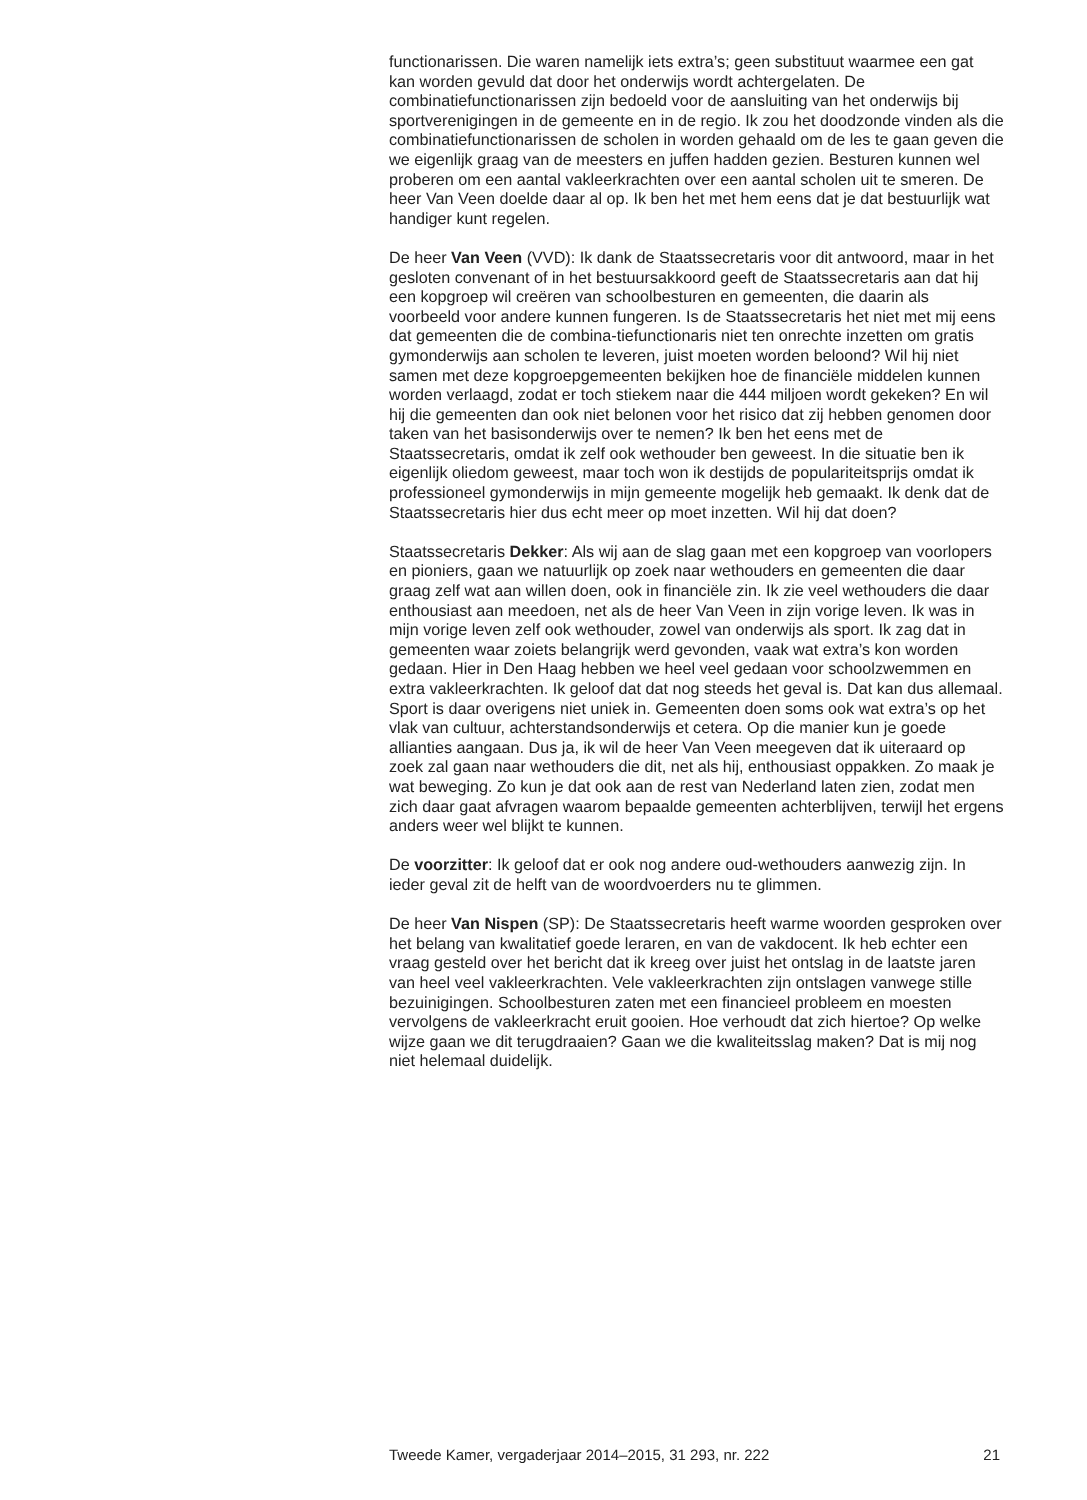functionarissen. Die waren namelijk iets extra’s; geen substituut waarmee een gat kan worden gevuld dat door het onderwijs wordt achtergelaten. De combinatiefunctionarissen zijn bedoeld voor de aansluiting van het onderwijs bij sportverenigingen in de gemeente en in de regio. Ik zou het doodzonde vinden als die combinatiefunctionarissen de scholen in worden gehaald om de les te gaan geven die we eigenlijk graag van de meesters en juffen hadden gezien. Besturen kunnen wel proberen om een aantal vakleerkrachten over een aantal scholen uit te smeren. De heer Van Veen doelde daar al op. Ik ben het met hem eens dat je dat bestuurlijk wat handiger kunt regelen.
De heer Van Veen (VVD): Ik dank de Staatssecretaris voor dit antwoord, maar in het gesloten convenant of in het bestuursakkoord geeft de Staatssecretaris aan dat hij een kopgroep wil creëren van schoolbesturen en gemeenten, die daarin als voorbeeld voor andere kunnen fungeren. Is de Staatssecretaris het niet met mij eens dat gemeenten die de combina-tiefunctionaris niet ten onrechte inzetten om gratis gymonderwijs aan scholen te leveren, juist moeten worden beloond? Wil hij niet samen met deze kopgroepgemeenten bekijken hoe de financiële middelen kunnen worden verlaagd, zodat er toch stiekem naar die 444 miljoen wordt gekeken? En wil hij die gemeenten dan ook niet belonen voor het risico dat zij hebben genomen door taken van het basisonderwijs over te nemen? Ik ben het eens met de Staatssecretaris, omdat ik zelf ook wethouder ben geweest. In die situatie ben ik eigenlijk oliedom geweest, maar toch won ik destijds de populariteitsprijs omdat ik professioneel gymonderwijs in mijn gemeente mogelijk heb gemaakt. Ik denk dat de Staatssecretaris hier dus echt meer op moet inzetten. Wil hij dat doen?
Staatssecretaris Dekker: Als wij aan de slag gaan met een kopgroep van voorlopers en pioniers, gaan we natuurlijk op zoek naar wethouders en gemeenten die daar graag zelf wat aan willen doen, ook in financiële zin. Ik zie veel wethouders die daar enthousiast aan meedoen, net als de heer Van Veen in zijn vorige leven. Ik was in mijn vorige leven zelf ook wethouder, zowel van onderwijs als sport. Ik zag dat in gemeenten waar zoiets belangrijk werd gevonden, vaak wat extra’s kon worden gedaan. Hier in Den Haag hebben we heel veel gedaan voor schoolzwemmen en extra vakleerkrachten. Ik geloof dat dat nog steeds het geval is. Dat kan dus allemaal. Sport is daar overigens niet uniek in. Gemeenten doen soms ook wat extra’s op het vlak van cultuur, achterstandsonderwijs et cetera. Op die manier kun je goede allianties aangaan. Dus ja, ik wil de heer Van Veen meegeven dat ik uiteraard op zoek zal gaan naar wethouders die dit, net als hij, enthousiast oppakken. Zo maak je wat beweging. Zo kun je dat ook aan de rest van Nederland laten zien, zodat men zich daar gaat afvragen waarom bepaalde gemeenten achterblijven, terwijl het ergens anders weer wel blijkt te kunnen.
De voorzitter: Ik geloof dat er ook nog andere oud-wethouders aanwezig zijn. In ieder geval zit de helft van de woordvoerders nu te glimmen.
De heer Van Nispen (SP): De Staatssecretaris heeft warme woorden gesproken over het belang van kwalitatief goede leraren, en van de vakdocent. Ik heb echter een vraag gesteld over het bericht dat ik kreeg over juist het ontslag in de laatste jaren van heel veel vakleerkrachten. Vele vakleerkrachten zijn ontslagen vanwege stille bezuinigingen. Schoolbesturen zaten met een financieel probleem en moesten vervolgens de vakleerkracht eruit gooien. Hoe verhoudt dat zich hiertoe? Op welke wijze gaan we dit terugdraaien? Gaan we die kwaliteitsslag maken? Dat is mij nog niet helemaal duidelijk.
Tweede Kamer, vergaderjaar 2014–2015, 31 293, nr. 222 21